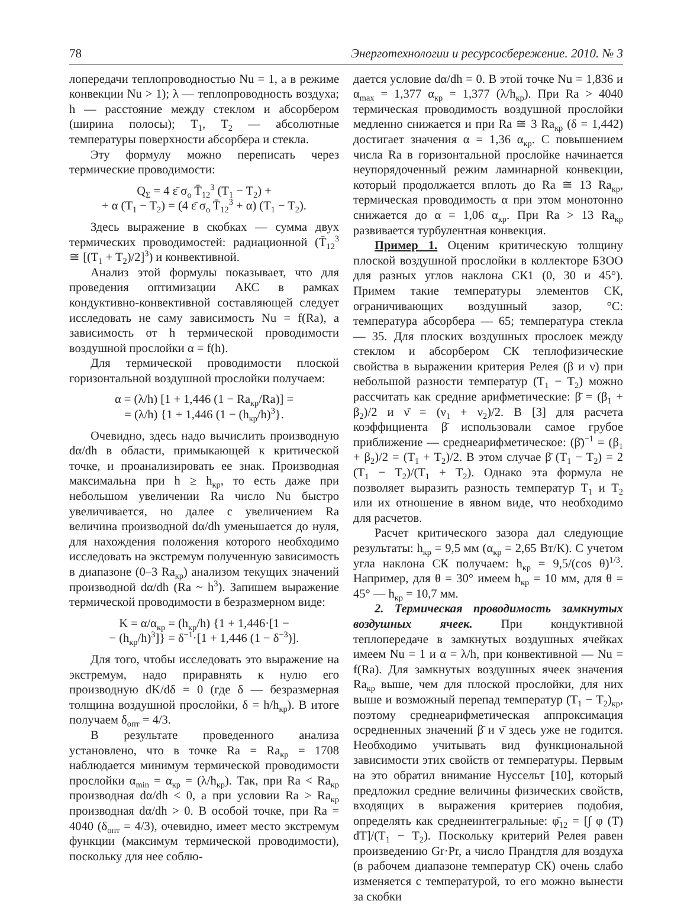78 Энерготехнологии и ресурсосбережение. 2010. № 3
лопередачи теплопроводностью Nu = 1, а в режиме конвекции Nu > 1); λ — теплопроводность воздуха; h — расстояние между стеклом и абсорбером (ширина полосы); T<sub>1</sub>, T<sub>2</sub> — абсолютные температуры поверхности абсорбера и стекла.
Эту формулу можно переписать через термические проводимости:
Q<sub>Σ</sub> = 4 ε̄ σ<sub>o</sub> T̄<sub>12</sub><sup>3</sup> (T<sub>1</sub> − T<sub>2</sub>) +
+ α (T<sub>1</sub> − T<sub>2</sub>) = (4 ε̄ σ<sub>o</sub> T̄<sub>12</sub><sup>3</sup> + α) (T<sub>1</sub> − T<sub>2</sub>).
Здесь выражение в скобках — сумма двух термических проводимостей: радиационной (T̄<sub>12</sub><sup>3</sup> ≅ [(T<sub>1</sub> + T<sub>2</sub>)/2]<sup>3</sup>) и конвективной.
Анализ этой формулы показывает, что для проведения оптимизации АКС в рамках кондуктивно-конвективной составляющей следует исследовать не саму зависимость Nu = f(Ra), а зависимость от h термической проводимости воздушной прослойки α = f(h).
Для термической проводимости плоской горизонтальной воздушной прослойки получаем:
α = (λ/h) [1 + 1,446 (1 − Ra<sub>кр</sub>/Ra)] =
= (λ/h) {1 + 1,446 (1 − (h<sub>кр</sub>/h)<sup>3</sup>}.
Очевидно, здесь надо вычислить производную dα/dh в области, примыкающей к критической точке, и проанализировать ее знак. Производная максимальна при h ≥ h<sub>кр</sub>, то есть даже при небольшом увеличении Ra число Nu быстро увеличивается, но далее с увеличением Ra величина производной dα/dh уменьшается до нуля, для нахождения положения которого необходимо исследовать на экстремум полученную зависимость в диапазоне (0–3 Ra<sub>кр</sub>) анализом текущих значений производной dα/dh (Ra ~ h<sup>3</sup>). Запишем выражение термической проводимости в безразмерном виде:
K = α/α<sub>кр</sub> = (h<sub>кр</sub>/h) {1 + 1,446·[1 −
− (h<sub>кр</sub>/h)<sup>3</sup>]} = δ<sup>−1</sup>·[1 + 1,446 (1 − δ<sup>−3</sup>)].
Для того, чтобы исследовать это выражение на экстремум, надо приравнять к нулю его производную dK/dδ = 0 (где δ — безразмерная толщина воздушной прослойки, δ = h/h<sub>кр</sub>). В итоге получаем δ<sub>опт</sub> = 4/3.
В результате проведенного анализа установлено, что в точке Ra = Ra<sub>кр</sub> = 1708 наблюдается минимум термической проводимости прослойки α<sub>min</sub> = α<sub>кр</sub> = (λ/h<sub>кр</sub>). Так, при Ra < Ra<sub>кр</sub> производная dα/dh < 0, а при условии Ra > Ra<sub>кр</sub> производная dα/dh > 0. В особой точке, при Ra = 4040 (δ<sub>опт</sub> = 4/3), очевидно, имеет место экстремум функции (максимум термической проводимости), поскольку для нее соблю-
дается условие dα/dh = 0. В этой точке Nu = 1,836 и α<sub>max</sub> = 1,377 α<sub>кр</sub> = 1,377 (λ/h<sub>кр</sub>). При Ra > 4040 термическая проводимость воздушной прослойки медленно снижается и при Ra ≅ 3 Ra<sub>кр</sub> (δ = 1,442) достигает значения α = 1,36 α<sub>кр</sub>. С повышением числа Ra в горизонтальной прослойке начинается неупорядоченный режим ламинарной конвекции, который продолжается вплоть до Ra ≅ 13 Ra<sub>кр</sub>, термическая проводимость α при этом монотонно снижается до α = 1,06 α<sub>кр</sub>. При Ra > 13 Ra<sub>кр</sub> развивается турбулентная конвекция.
Пример 1. Оценим критическую толщину плоской воздушной прослойки в коллекторе БЗОО для разных углов наклона СК1 (0, 30 и 45°). Примем такие температуры элементов СК, ограничивающих воздушный зазор, °С: температура абсорбера — 65; температура стекла — 35. Для плоских воздушных прослоек между стеклом и абсорбером СК теплофизические свойства в выражении критерия Релея (β и ν) при небольшой разности температур (T<sub>1</sub> − T<sub>2</sub>) можно рассчитать как средние арифметические: β̄ = (β<sub>1</sub> + β<sub>2</sub>)/2 и ν̄ = (ν<sub>1</sub> + ν<sub>2</sub>)/2. В [3] для расчета коэффициента β̄ использовали самое грубое приближение — среднеарифметическое: (β̄)<sup>−1</sup> = (β<sub>1</sub> + β<sub>2</sub>)/2 = (T<sub>1</sub> + T<sub>2</sub>)/2. В этом случае β̄ (T<sub>1</sub> − T<sub>2</sub>) = 2 (T<sub>1</sub> − T<sub>2</sub>)/(T<sub>1</sub> + T<sub>2</sub>). Однако эта формула не позволяет выразить разность температур T<sub>1</sub> и T<sub>2</sub> или их отношение в явном виде, что необходимо для расчетов.
Расчет критического зазора дал следующие результаты: h<sub>кр</sub> = 9,5 мм (α<sub>кр</sub> = 2,65 Вт/К). С учетом угла наклона СК получаем: h<sub>кр</sub> = 9,5/(cos θ)<sup>1/3</sup>. Например, для θ = 30° имеем h<sub>кр</sub> = 10 мм, для θ = 45° — h<sub>кр</sub> = 10,7 мм.
2. Термическая проводимость замкнутых воздушных ячеек. При кондуктивной теплопередаче в замкнутых воздушных ячейках имеем Nu = 1 и α = λ/h, при конвективной — Nu = f(Ra). Для замкнутых воздушных ячеек значения Ra<sub>кр</sub> выше, чем для плоской прослойки, для них выше и возможный перепад температур (T<sub>1</sub> − T<sub>2</sub>)<sub>кр</sub>, поэтому среднеарифметическая аппроксимация осредненных значений β̄ и ν̄ здесь уже не годится. Необходимо учитывать вид функциональной зависимости этих свойств от температуры. Первым на это обратил внимание Нуссельт [10], который предложил средние величины физических свойств, входящих в выражения критериев подобия, определять как среднеинтегральные: φ̄<sub>12</sub> = [∫ φ (T) dT]/(T<sub>1</sub> − T<sub>2</sub>). Поскольку критерий Релея равен произведению Gr·Pr, а число Прандтля для воздуха (в рабочем диапазоне температур СК) очень слабо изменяется с температурой, то его можно вынести за скобки